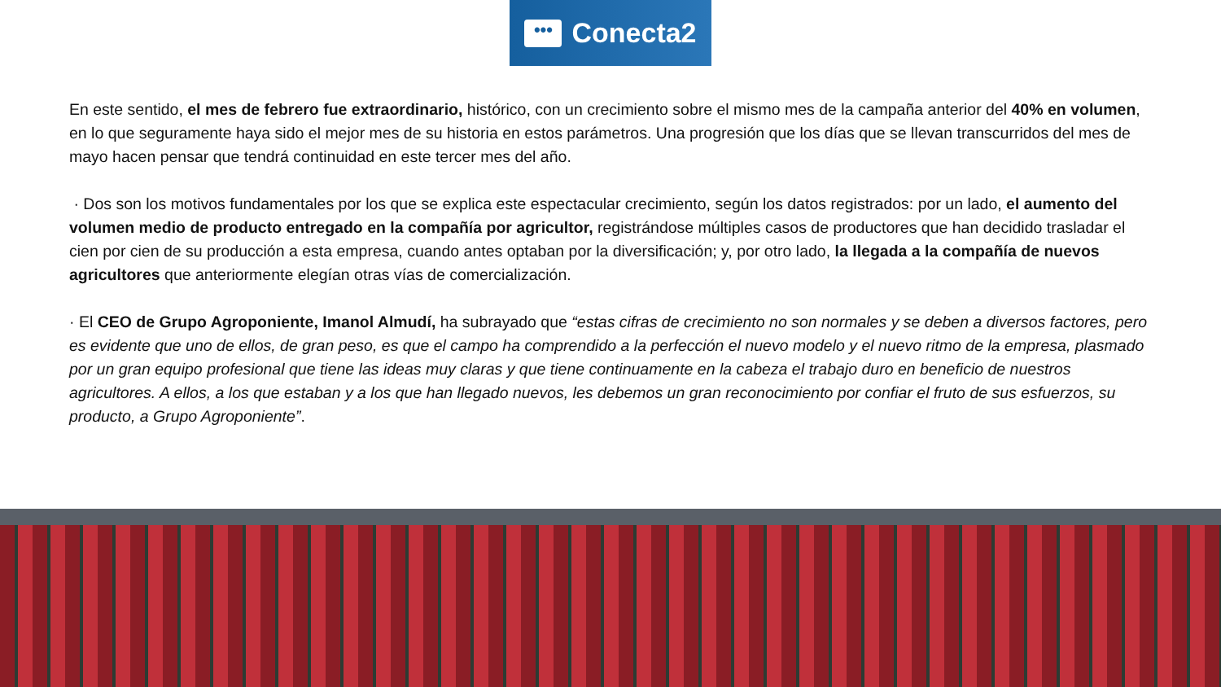•••
Conecta2
En este sentido, el mes de febrero fue extraordinario, histórico, con un crecimiento sobre el mismo mes de la campaña anterior del 40% en volumen, en lo que seguramente haya sido el mejor mes de su historia en estos parámetros. Una progresión que los días que se llevan transcurridos del mes de mayo hacen pensar que tendrá continuidad en este tercer mes del año.
· Dos son los motivos fundamentales por los que se explica este espectacular crecimiento, según los datos registrados: por un lado, el aumento del volumen medio de producto entregado en la compañía por agricultor, registrándose múltiples casos de productores que han decidido trasladar el cien por cien de su producción a esta empresa, cuando antes optaban por la diversificación; y, por otro lado, la llegada a la compañía de nuevos agricultores que anteriormente elegían otras vías de comercialización.
· El CEO de Grupo Agroponiente, Imanol Almudí, ha subrayado que “estas cifras de crecimiento no son normales y se deben a diversos factores, pero es evidente que uno de ellos, de gran peso, es que el campo ha comprendido a la perfección el nuevo modelo y el nuevo ritmo de la empresa, plasmado por un gran equipo profesional que tiene las ideas muy claras y que tiene continuamente en la cabeza el trabajo duro en beneficio de nuestros agricultores. A ellos, a los que estaban y a los que han llegado nuevos, les debemos un gran reconocimiento por confiar el fruto de sus esfuerzos, su producto, a Grupo Agroponiente”.